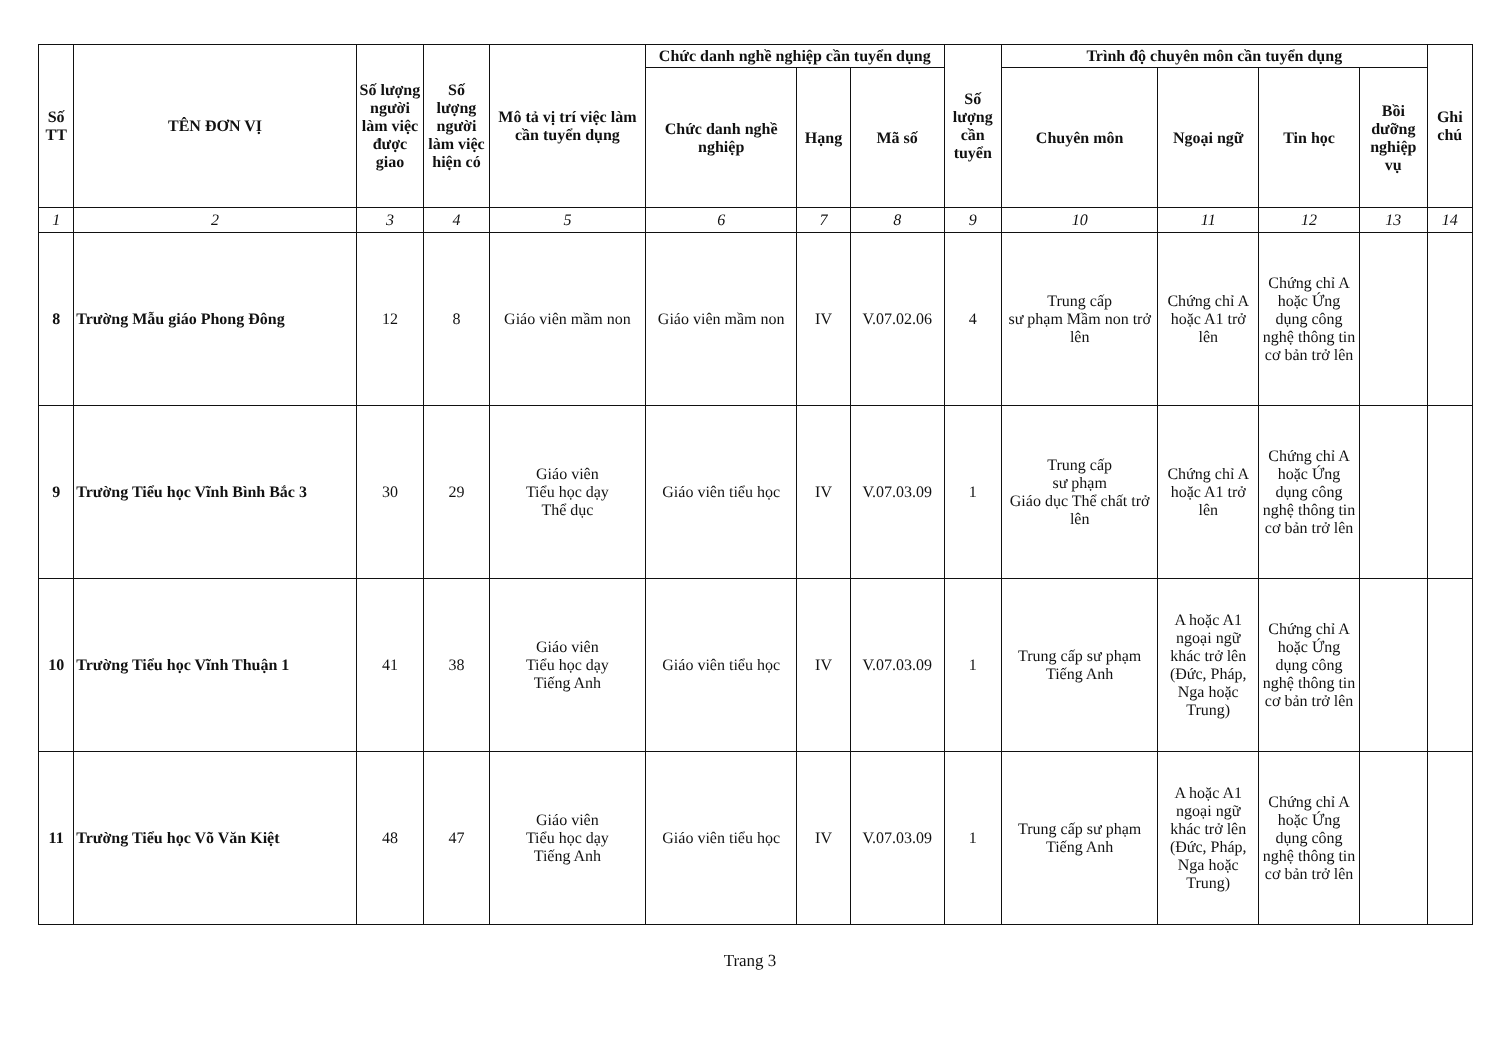| Số TT | TÊN ĐƠN VỊ | Số lượng người làm việc được giao | Số lượng người làm việc hiện có | Mô tả vị trí việc làm cần tuyển dụng | Chức danh nghề nghiệp cần tuyển dụng | | | Số lượng cần tuyển | Trình độ chuyên môn cần tuyển dụng | | | | Ghi chú |
| --- | --- | --- | --- | --- | --- | --- | --- | --- | --- | --- | --- | --- | --- |
| | | | | | Chức danh nghề nghiệp | Hạng | Mã số | | Chuyên môn | Ngoại ngữ | Tin học | Bồi dưỡng nghiệp vụ | |
| 1 | 2 | 3 | 4 | 5 | 6 | 7 | 8 | 9 | 10 | 11 | 12 | 13 | 14 |
| 8 | Trường Mẫu giáo Phong Đông | 12 | 8 | Giáo viên mầm non | Giáo viên mầm non | IV | V.07.02.06 | 4 | Trung cấp sư phạm Mầm non trở lên | Chứng chỉ A hoặc A1 trở lên | Chứng chỉ A hoặc Ứng dụng công nghệ thông tin cơ bản trở lên | | |
| 9 | Trường Tiểu học Vĩnh Bình Bắc 3 | 30 | 29 | Giáo viên Tiểu học dạy Thể dục | Giáo viên tiểu học | IV | V.07.03.09 | 1 | Trung cấp sư phạm Giáo dục Thể chất trở lên | Chứng chỉ A hoặc A1 trở lên | Chứng chỉ A hoặc Ứng dụng công nghệ thông tin cơ bản trở lên | | |
| 10 | Trường Tiểu học Vĩnh Thuận 1 | 41 | 38 | Giáo viên Tiểu học dạy Tiếng Anh | Giáo viên tiểu học | IV | V.07.03.09 | 1 | Trung cấp sư phạm Tiếng Anh | A hoặc A1 ngoại ngữ khác trở lên (Đức, Pháp, Nga hoặc Trung) | Chứng chỉ A hoặc Ứng dụng công nghệ thông tin cơ bản trở lên | | |
| 11 | Trường Tiểu học Võ Văn Kiệt | 48 | 47 | Giáo viên Tiểu học dạy Tiếng Anh | Giáo viên tiểu học | IV | V.07.03.09 | 1 | Trung cấp sư phạm Tiếng Anh | A hoặc A1 ngoại ngữ khác trở lên (Đức, Pháp, Nga hoặc Trung) | Chứng chỉ A hoặc Ứng dụng công nghệ thông tin cơ bản trở lên | | |
Trang 3